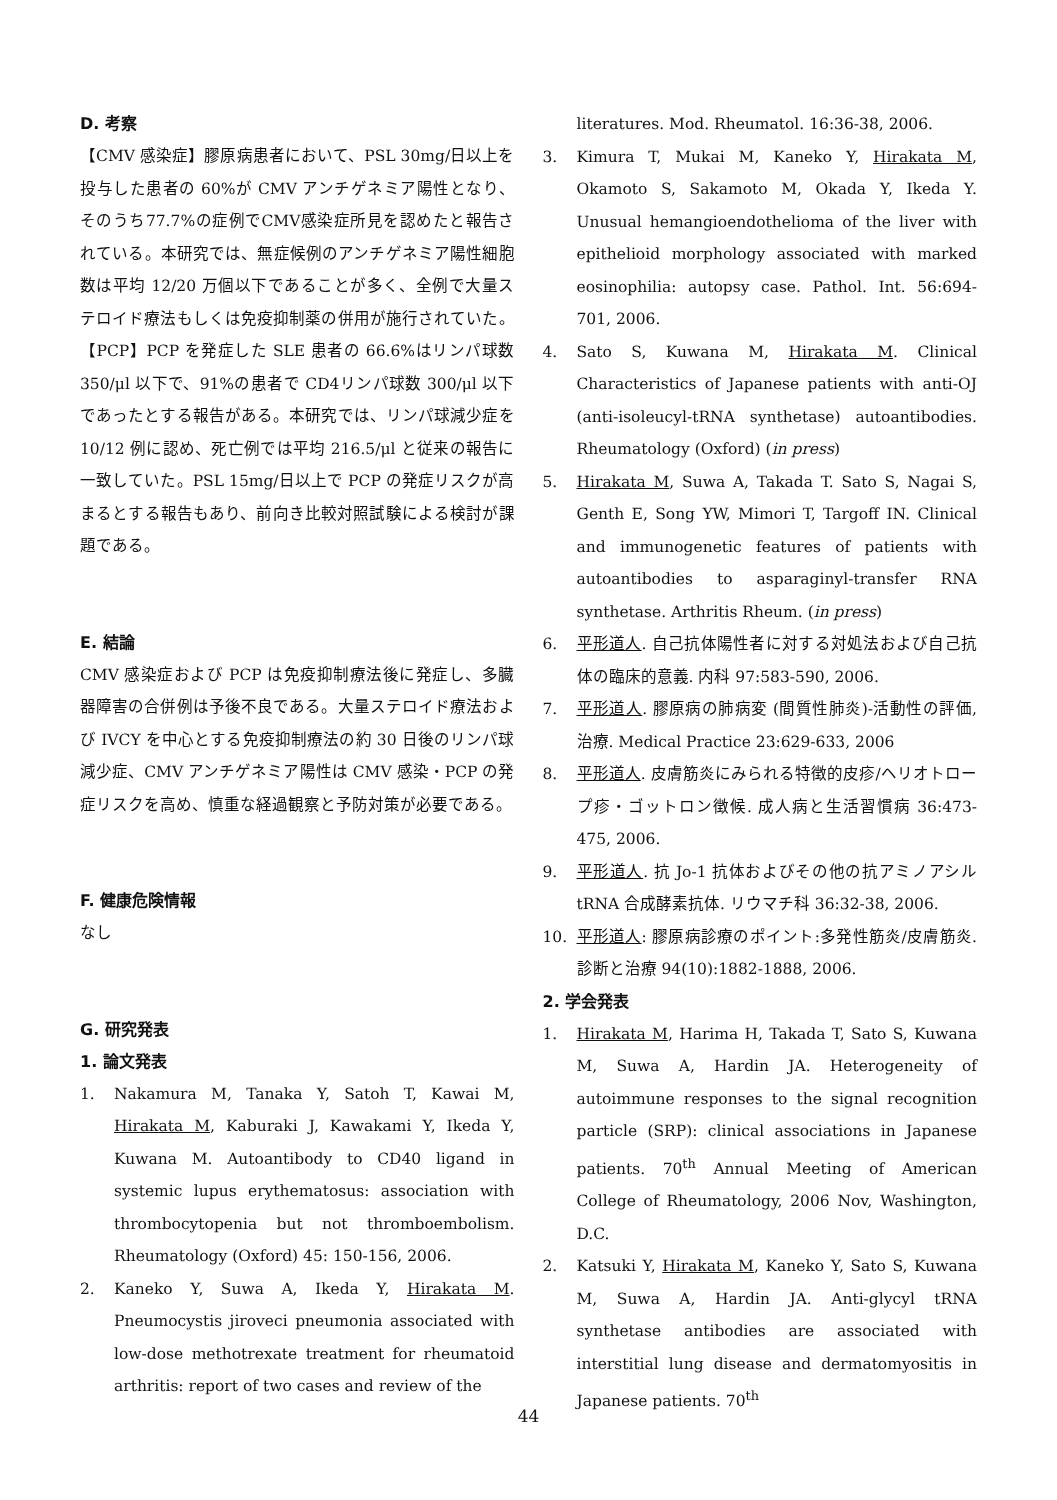D. 考察
【CMV 感染症】膠原病患者において、PSL 30mg/日以上を投与した患者の 60%が CMV アンチゲネミア陽性となり、そのうち77.7%の症例でCMV感染症所見を認めたと報告されている。本研究では、無症候例のアンチゲネミア陽性細胞数は平均 12/20 万個以下であることが多く、全例で大量ステロイド療法もしくは免疫抑制薬の併用が施行されていた。【PCP】PCP を発症した SLE 患者の 66.6%はリンパ球数 350/μl 以下で、91%の患者で CD4リンパ球数 300/μl 以下であったとする報告がある。本研究では、リンパ球減少症を 10/12 例に認め、死亡例では平均 216.5/μl と従来の報告に一致していた。PSL 15mg/日以上で PCP の発症リスクが高まるとする報告もあり、前向き比較対照試験による検討が課題である。
E. 結論
CMV 感染症および PCP は免疫抑制療法後に発症し、多臓器障害の合併例は予後不良である。大量ステロイド療法および IVCY を中心とする免疫抑制療法の約 30 日後のリンパ球減少症、CMV アンチゲネミア陽性は CMV 感染・PCP の発症リスクを高め、慎重な経過観察と予防対策が必要である。
F. 健康危険情報
なし
G. 研究発表
1. 論文発表
1. Nakamura M, Tanaka Y, Satoh T, Kawai M, Hirakata M, Kaburaki J, Kawakami Y, Ikeda Y, Kuwana M. Autoantibody to CD40 ligand in systemic lupus erythematosus: association with thrombocytopenia but not thromboembolism. Rheumatology (Oxford) 45: 150-156, 2006.
2. Kaneko Y, Suwa A, Ikeda Y, Hirakata M. Pneumocystis jiroveci pneumonia associated with low-dose methotrexate treatment for rheumatoid arthritis: report of two cases and review of the
literatures. Mod. Rheumatol. 16:36-38, 2006.
3. Kimura T, Mukai M, Kaneko Y, Hirakata M, Okamoto S, Sakamoto M, Okada Y, Ikeda Y. Unusual hemangioendothelioma of the liver with epithelioid morphology associated with marked eosinophilia: autopsy case. Pathol. Int. 56:694-701, 2006.
4. Sato S, Kuwana M, Hirakata M. Clinical Characteristics of Japanese patients with anti-OJ (anti-isoleucyl-tRNA synthetase) autoantibodies. Rheumatology (Oxford) (in press)
5. Hirakata M, Suwa A, Takada T. Sato S, Nagai S, Genth E, Song YW, Mimori T, Targoff IN. Clinical and immunogenetic features of patients with autoantibodies to asparaginyl-transfer RNA synthetase. Arthritis Rheum. (in press)
6. 平形道人. 自己抗体陽性者に対する対処法および自己抗体の臨床的意義. 内科 97:583-590, 2006.
7. 平形道人. 膠原病の肺病変 (間質性肺炎)-活動性の評価, 治療. Medical Practice 23:629-633, 2006
8. 平形道人. 皮膚筋炎にみられる特徴的皮疹/ヘリオトロープ疹・ゴットロン徴候. 成人病と生活習慣病 36:473-475, 2006.
9. 平形道人. 抗 Jo-1 抗体およびその他の抗アミノアシル tRNA 合成酵素抗体. リウマチ科 36:32-38, 2006.
10. 平形道人: 膠原病診療のポイント:多発性筋炎/皮膚筋炎. 診断と治療 94(10):1882-1888, 2006.
2. 学会発表
1. Hirakata M, Harima H, Takada T, Sato S, Kuwana M, Suwa A, Hardin JA. Heterogeneity of autoimmune responses to the signal recognition particle (SRP): clinical associations in Japanese patients. 70<sup>th</sup> Annual Meeting of American College of Rheumatology, 2006 Nov, Washington, D.C.
2. Katsuki Y, Hirakata M, Kaneko Y, Sato S, Kuwana M, Suwa A, Hardin JA. Anti-glycyl tRNA synthetase antibodies are associated with interstitial lung disease and dermatomyositis in Japanese patients. 70<sup>th</sup>
44